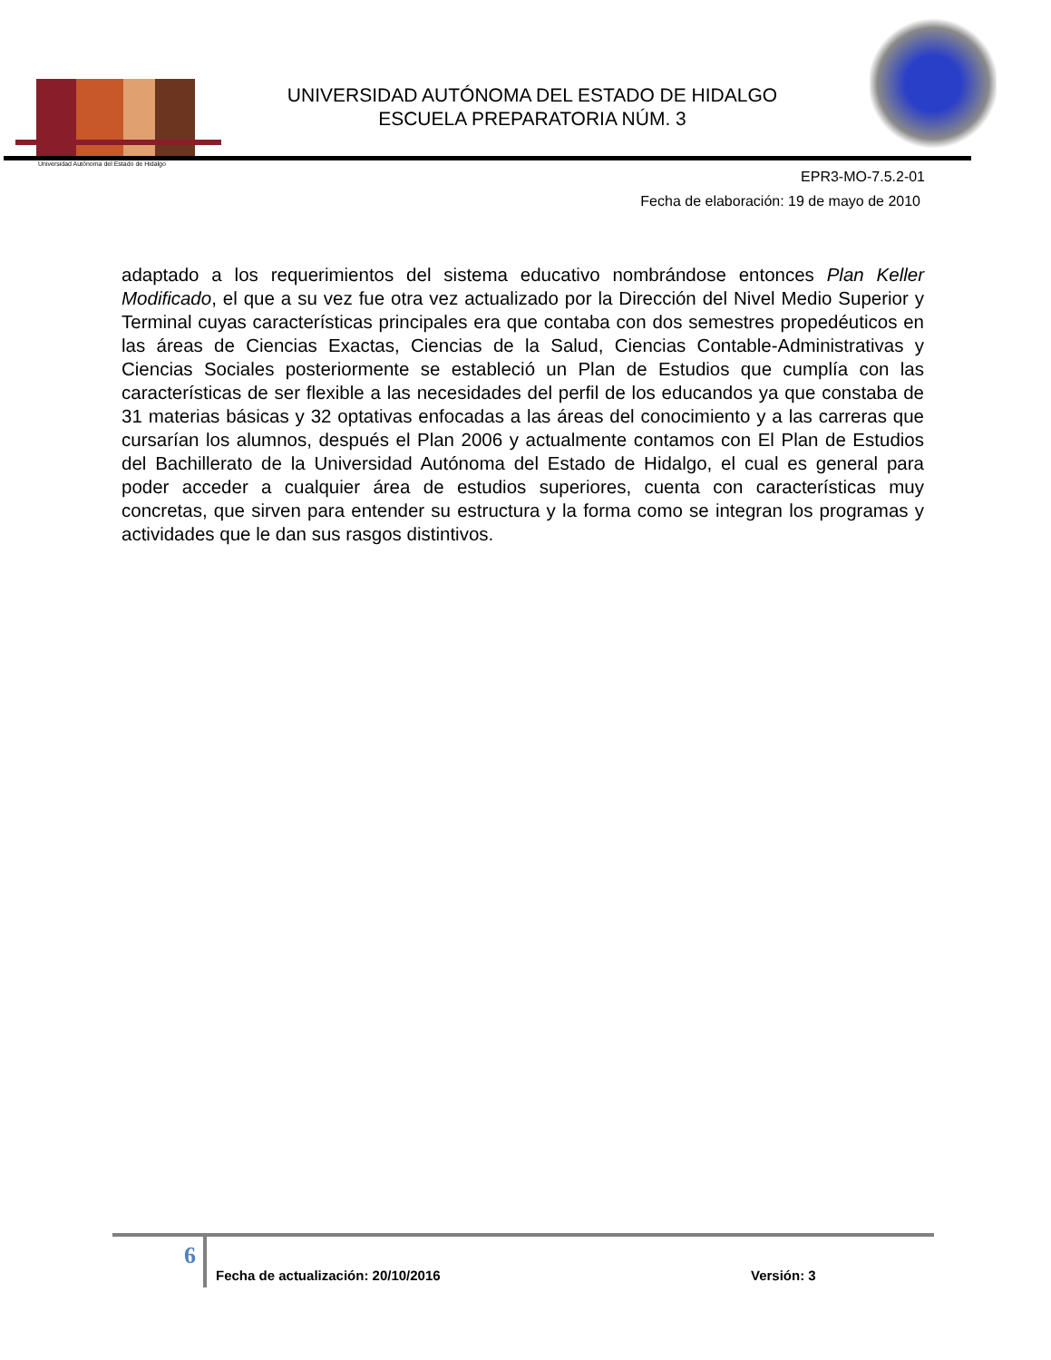Universidad Autónoma del Estado de Hidalgo
UNIVERSIDAD AUTÓNOMA DEL ESTADO DE HIDALGO
ESCUELA PREPARATORIA NÚM. 3
EPR3-MO-7.5.2-01
Fecha de elaboración: 19 de mayo de 2010
adaptado a los requerimientos del sistema educativo nombrándose entonces Plan Keller Modificado, el que a su vez fue otra vez actualizado por la Dirección del Nivel Medio Superior y Terminal cuyas características principales era que contaba con dos semestres propedéuticos en las áreas de Ciencias Exactas, Ciencias de la Salud, Ciencias Contable-Administrativas y Ciencias Sociales posteriormente se estableció un Plan de Estudios que cumplía con las características de ser flexible a las necesidades del perfil de los educandos ya que constaba de 31 materias básicas y 32 optativas enfocadas a las áreas del conocimiento y a las carreras que cursarían los alumnos, después el Plan 2006 y actualmente contamos con El Plan de Estudios del Bachillerato de la Universidad Autónoma del Estado de Hidalgo, el cual es general para poder acceder a cualquier área de estudios superiores, cuenta con características muy concretas, que sirven para entender su estructura y la forma como se integran los programas y actividades que le dan sus rasgos distintivos.
6
Fecha de actualización: 20/10/2016 Versión: 3